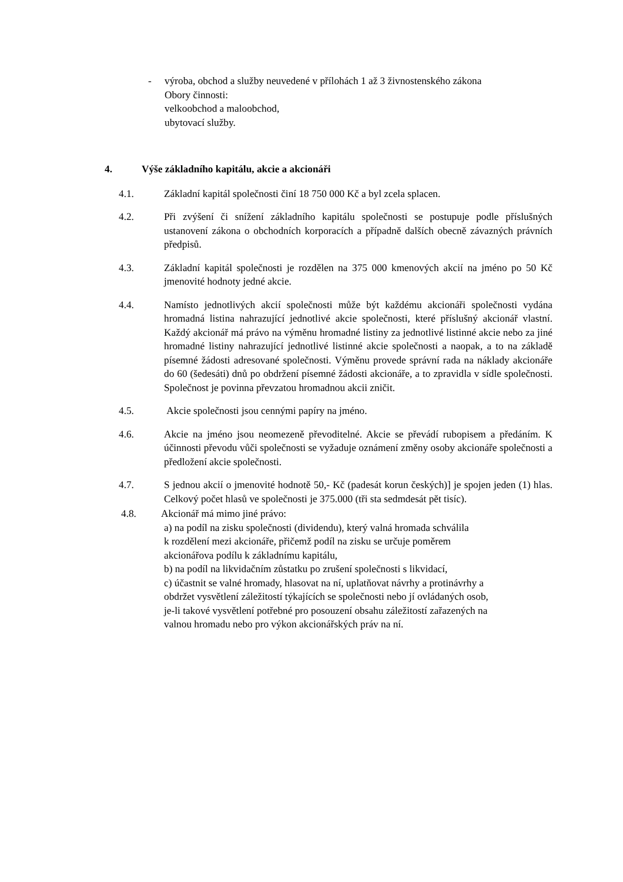- výroba, obchod a služby neuvedené v přílohách 1 až 3 živnostenského zákona
Obory činnosti:
velkoobchod a maloobchod,
ubytovací služby.
4. Výše základního kapitálu, akcie a akcionáři
4.1. Základní kapitál společnosti činí 18 750 000 Kč a byl zcela splacen.
4.2. Při zvýšení či snížení základního kapitálu společnosti se postupuje podle příslušných ustanovení zákona o obchodních korporacích a případně dalších obecně závazných právních předpisů.
4.3. Základní kapitál společnosti je rozdělen na 375 000 kmenových akcií na jméno po 50 Kč jmenovité hodnoty jedné akcie.
4.4. Namísto jednotlivých akcií společnosti může být každému akcionáři společnosti vydána hromadná listina nahrazující jednotlivé akcie společnosti, které příslušný akcionář vlastní. Každý akcionář má právo na výměnu hromadné listiny za jednotlivé listinné akcie nebo za jiné hromadné listiny nahrazující jednotlivé listinné akcie společnosti a naopak, a to na základě písemné žádosti adresované společnosti. Výměnu provede správní rada na náklady akcionáře do 60 (šedesáti) dnů po obdržení písemné žádosti akcionáře, a to zpravidla v sídle společnosti. Společnost je povinna převzatou hromadnou akcii zničit.
4.5. Akcie společnosti jsou cennými papíry na jméno.
4.6. Akcie na jméno jsou neomezeně převoditelné. Akcie se převádí rubopisem a předáním. K účinnosti převodu vůči společnosti se vyžaduje oznámení změny osoby akcionáře společnosti a předložení akcie společnosti.
4.7. S jednou akcií o jmenovité hodnotě 50,- Kč (padesát korun českých)] je spojen jeden (1) hlas. Celkový počet hlasů ve společnosti je 375.000 (tři sta sedmdesát pět tisíc).
4.8. Akcionář má mimo jiné právo:
a) na podíl na zisku společnosti (dividendu), který valná hromada schválila
k rozdělení mezi akcionáře, přičemž podíl na zisku se určuje poměrem
akcionářova podílu k základnímu kapitálu,
b) na podíl na likvidačním zůstatku po zrušení společnosti s likvidací,
c) účastnit se valné hromady, hlasovat na ní, uplatňovat návrhy a protinávrhy a
obdržet vysvětlení záležitostí týkajících se společnosti nebo jí ovládaných osob,
je-li takové vysvětlení potřebné pro posouzení obsahu záležitostí zařazených na
valnou hromadu nebo pro výkon akcionářských práv na ní.